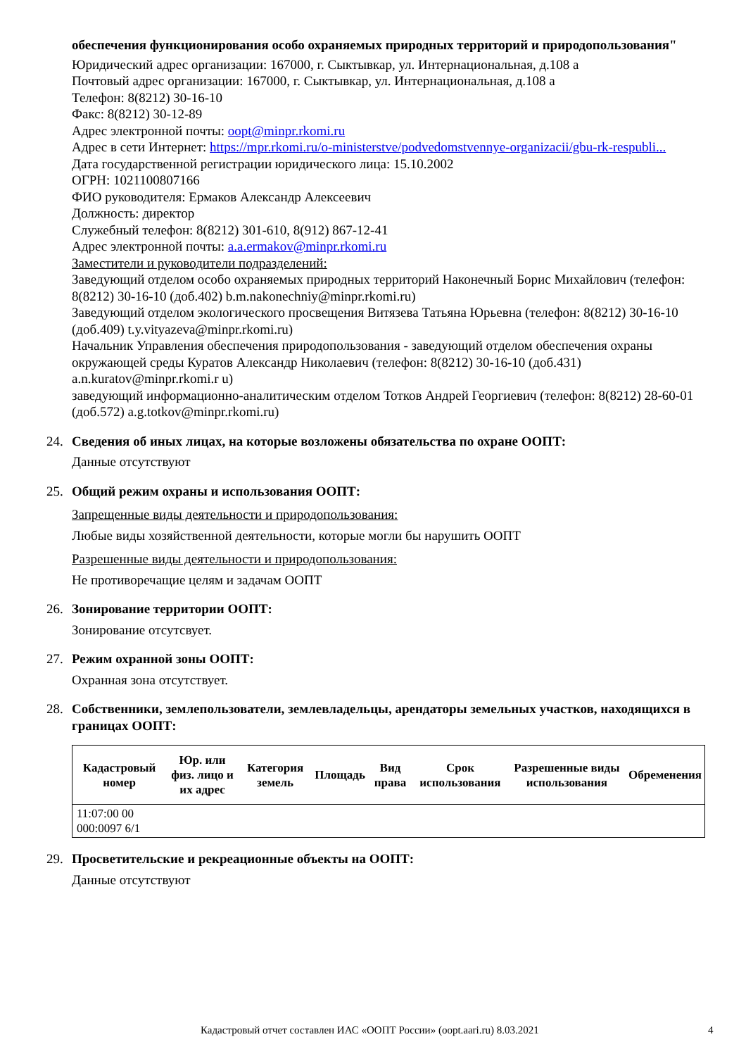обеспечения функционирования особо охраняемых природных территорий и природопользования"
Юридический адрес организации: 167000, г. Сыктывкар, ул. Интернациональная, д.108 а
Почтовый адрес организации: 167000, г. Сыктывкар, ул. Интернациональная, д.108 а
Телефон: 8(8212) 30-16-10
Факс: 8(8212) 30-12-89
Адрес электронной почты: oopt@minpr.rkomi.ru
Адрес в сети Интернет: https://mpr.rkomi.ru/o-ministerstve/podvedomstvennye-organizacii/gbu-rk-respubli...
Дата государственной регистрации юридического лица: 15.10.2002
ОГРН: 1021100807166
ФИО руководителя: Ермаков Александр Алексеевич
Должность: директор
Служебный телефон: 8(8212) 301-610, 8(912) 867-12-41
Адрес электронной почты: a.a.ermakov@minpr.rkomi.ru
Заместители и руководители подразделений:
Заведующий отделом особо охраняемых природных территорий Наконечный Борис Михайлович (телефон: 8(8212) 30-16-10 (доб.402) b.m.nakonechniy@minpr.rkomi.ru)
Заведующий отделом экологического просвещения Витязева Татьяна Юрьевна (телефон: 8(8212) 30-16-10 (доб.409) t.y.vityazeva@minpr.rkomi.ru)
Начальник Управления обеспечения природопользования - заведующий отделом обеспечения охраны окружающей среды Куратов Александр Николаевич (телефон: 8(8212) 30-16-10 (доб.431) a.n.kuratov@minpr.rkomi.r u)
заведующий информационно-аналитическим отделом Тотков Андрей Георгиевич (телефон: 8(8212) 28-60-01 (доб.572) a.g.totkov@minpr.rkomi.ru)
24. Сведения об иных лицах, на которые возложены обязательства по охране ООПТ:
Данные отсутствуют
25. Общий режим охраны и использования ООПТ:
Запрещенные виды деятельности и природопользования:
Любые виды хозяйственной деятельности, которые могли бы нарушить ООПТ
Разрешенные виды деятельности и природопользования:
Не противоречащие целям и задачам ООПТ
26. Зонирование территории ООПТ:
Зонирование отсутсвует.
27. Режим охранной зоны ООПТ:
Охранная зона отсутствует.
28. Собственники, землепользователи, землевладельцы, арендаторы земельных участков, находящихся в границах ООПТ:
| Кадастровый номер | Юр. или физ. лицо и их адрес | Категория земель | Площадь | Вид права | Срок использования | Разрешенные виды использования | Обременения |
| --- | --- | --- | --- | --- | --- | --- | --- |
| 11:07:00 00 000:0097 6/1 | | | | | | | |
29. Просветительские и рекреационные объекты на ООПТ:
Данные отсутствуют
Кадастровый отчет составлен ИАС «ООПТ России» (oopt.aari.ru) 8.03.2021 4